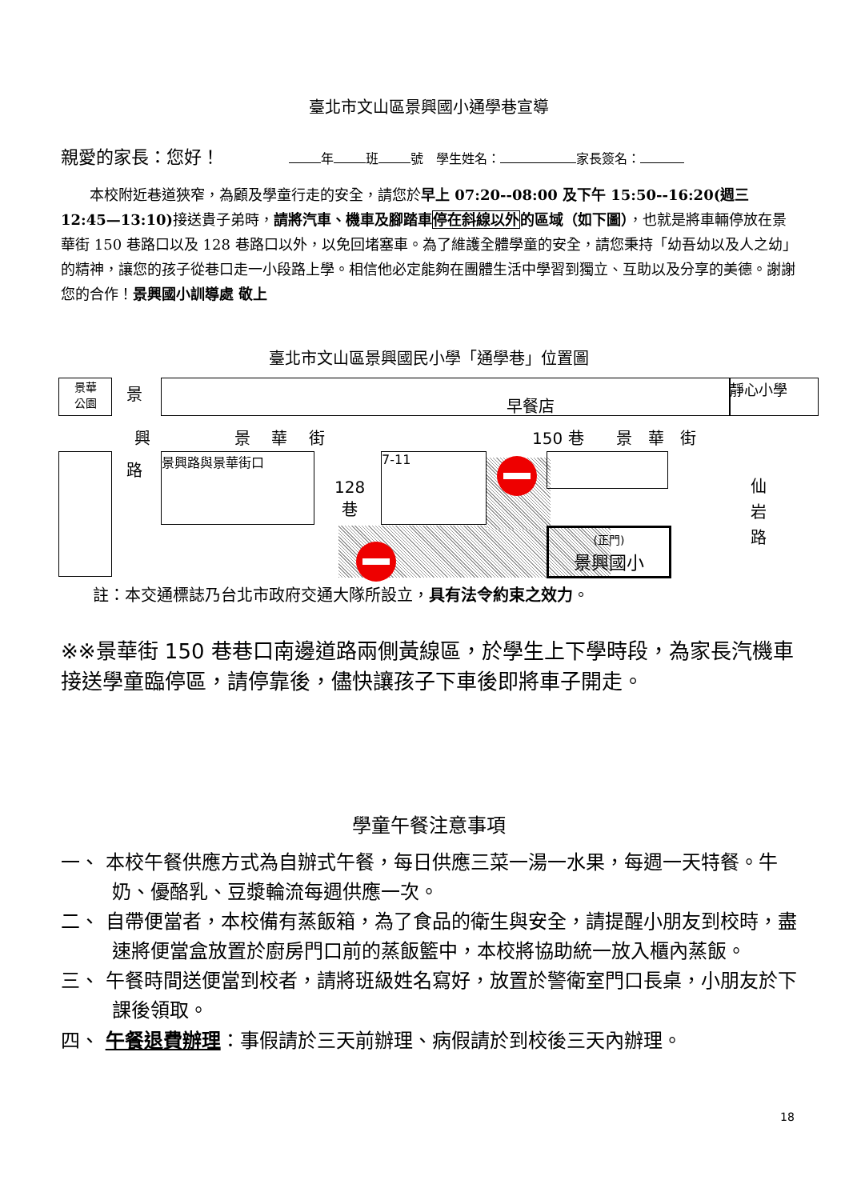臺北市文山區景興國小通學巷宣導
親愛的家長：您好！ 年 班 號　學生姓名： 家長簽名：
　　本校附近巷道狹窄，為顧及學童行走的安全，請您於早上 07:20--08:00 及下午 15:50--16:20(週三 12:45—13:10) 接送貴子弟時，請將汽車、機車及腳踏車停在斜線以外的區域（如下圖），也就是將車輛停放在景華街 150 巷路口以及 128 巷路口以外，以免回堵塞車。為了維護全體學童的安全，請您秉持「幼吾幼以及人之幼」的精神，讓您的孩子從巷口走一小段路上學。相信他必定能夠在團體生活中學習到獨立、互助以及分享的美德。謝謝您的合作！景興國小訓導處 敬上
臺北市文山區景興國民小學「通學巷」位置圖
景華
公園
景
早餐店
靜心小學
興 景　 華　 街 150 巷　　景　華　街
路 景興路與景華街口
128
巷
7-11
(正門)
景興國小
仙
岩
路
註：本交通標誌乃台北市政府交通大隊所設立，具有法令約束之效力。
※※景華街 150 巷巷口南邊道路兩側黃線區，於學生上下學時段，為家長汽機車接送學童臨停區，請停靠後，儘快讓孩子下車後即將車子開走。
學童午餐注意事項
一、 本校午餐供應方式為自辦式午餐，每日供應三菜一湯一水果，每週一天特餐。牛奶、優酪乳、豆漿輪流每週供應一次。
二、 自帶便當者，本校備有蒸飯箱，為了食品的衛生與安全，請提醒小朋友到校時，盡速將便當盒放置於廚房門口前的蒸飯籃中，本校將協助統一放入櫃內蒸飯。
三、 午餐時間送便當到校者，請將班級姓名寫好，放置於警衛室門口長桌，小朋友於下課後領取。
四、 午餐退費辦理：事假請於三天前辦理、病假請於到校後三天內辦理。
18